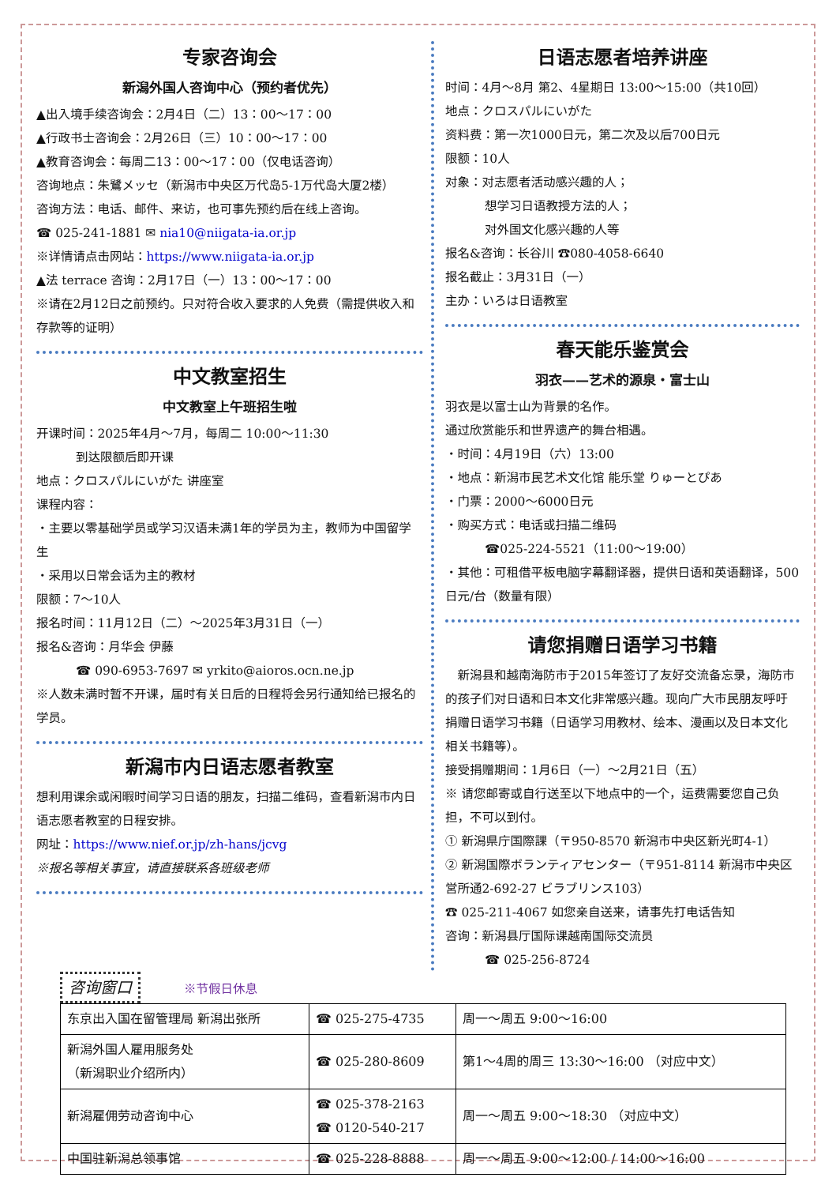专家咨询会
新潟外国人咨询中心（预约者优先）
▲出入境手续咨询会：2月4日（二）13：00～17：00
▲行政书士咨询会：2月26日（三）10：00～17：00
▲教育咨询会：每周二13：00～17：00（仅电话咨询）
咨询地点：朱鷺メッセ（新潟市中央区万代岛5-1万代岛大厦2楼）
咨询方法：电话、邮件、来访，也可事先预约后在线上咨询。
☎ 025-241-1881 ✉ nia10@niigata-ia.or.jp
※详情请点击网站：https://www.niigata-ia.or.jp
▲法 terrace 咨询：2月17日（一）13：00～17：00
※请在2月12日之前预约。只对符合收入要求的人免费（需提供收入和存款等的证明）
中文教室招生
中文教室上午班招生啦
开课时间：2025年4月～7月，每周二 10:00～11:30
到达限额后即开课
地点：クロスパルにいがた 讲座室
课程内容：
・主要以零基础学员或学习汉语未满1年的学员为主，教师为中国留学生
・采用以日常会话为主的教材
限额：7～10人
报名时间：11月12日（二）～2025年3月31日（一）
报名&咨询：月华会 伊藤
☎ 090-6953-7697 ✉ yrkito@aioros.ocn.ne.jp
※人数未满时暂不开课，届时有关日后的日程将会另行通知给已报名的学员。
新潟市内日语志愿者教室
想利用课余或闲暇时间学习日语的朋友，扫描二维码，查看新潟市内日语志愿者教室的日程安排。
网址：https://www.nief.or.jp/zh-hans/jcvg
※报名等相关事宜，请直接联系各班级老师
日语志愿者培养讲座
时间：4月～8月 第2、4星期日 13:00～15:00（共10回）
地点：クロスパルにいがた
资料费：第一次1000日元，第二次及以后700日元
限额：10人
对象：对志愿者活动感兴趣的人；
想学习日语教授方法的人；
对外国文化感兴趣的人等
报名&咨询：长谷川 ☎080-4058-6640
报名截止：3月31日（一）
主办：いろは日语教室
春天能乐鉴赏会
羽衣——艺术的源泉・富士山
羽衣是以富士山为背景的名作。
通过欣赏能乐和世界遗产的舞台相遇。
・时间：4月19日（六）13:00
・地点：新潟市民艺术文化馆 能乐堂 りゅーとぴあ
・门票：2000～6000日元
・购买方式：电话或扫描二维码
☎025-224-5521（11:00～19:00）
・其他：可租借平板电脑字幕翻译器，提供日语和英语翻译，500日元/台（数量有限）
请您捐赠日语学习书籍
　新潟县和越南海防市于2015年签订了友好交流备忘录，海防市的孩子们对日语和日本文化非常感兴趣。现向广大市民朋友呼吁捐赠日语学习书籍（日语学习用教材、绘本、漫画以及日本文化相关书籍等）。
接受捐赠期间：1月6日（一）～2月21日（五）
※ 请您邮寄或自行送至以下地点中的一个，运费需要您自己负担，不可以到付。
① 新潟県庁国際課（〒950-8570 新潟市中央区新光町4-1）
② 新潟国際ボランティアセンター（〒951-8114 新潟市中央区営所通2-692-27 ビラブリンス103）
☎ 025-211-4067 如您亲自送来，请事先打电话告知
咨询：新潟县厅国际课越南国际交流员
☎ 025-256-8724
咨询窗口 ※节假日休息
| 东京出入国在留管理局 新潟出张所 | ☎ 025-275-4735 | 周一～周五 9:00～16:00 |
| 新潟外国人雇用服务处 （新潟职业介绍所内） | ☎ 025-280-8609 | 第1～4周的周三 13:30～16:00 （对应中文） |
| 新潟雇佣劳动咨询中心 | ☎ 025-378-2163 ☎ 0120-540-217 | 周一～周五 9:00～18:30 （对应中文） |
| 中国驻新潟总领事馆 | ☎ 025-228-8888 | 周一～周五 9:00～12:00 / 14:00～16:00 |